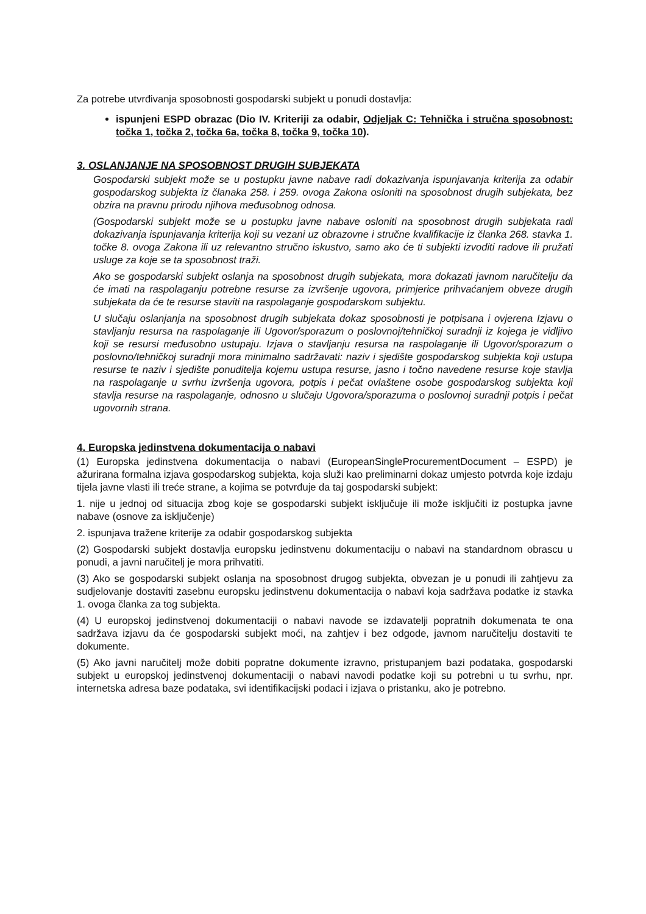Za potrebe utvrđivanja sposobnosti gospodarski subjekt u ponudi dostavlja:
ispunjeni ESPD obrazac (Dio IV. Kriteriji za odabir, Odjeljak C: Tehnička i stručna sposobnost: točka 1, točka 2, točka 6a, točka 8, točka 9, točka 10).
3. OSLANJANJE NA SPOSOBNOST DRUGIH SUBJEKATA
Gospodarski subjekt može se u postupku javne nabave radi dokazivanja ispunjavanja kriterija za odabir gospodarskog subjekta iz članaka 258. i 259. ovoga Zakona osloniti na sposobnost drugih subjekata, bez obzira na pravnu prirodu njihova međusobnog odnosa.
(Gospodarski subjekt može se u postupku javne nabave osloniti na sposobnost drugih subjekata radi dokazivanja ispunjavanja kriterija koji su vezani uz obrazovne i stručne kvalifikacije iz članka 268. stavka 1. točke 8. ovoga Zakona ili uz relevantno stručno iskustvo, samo ako će ti subjekti izvoditi radove ili pružati usluge za koje se ta sposobnost traži.
Ako se gospodarski subjekt oslanja na sposobnost drugih subjekata, mora dokazati javnom naručitelju da će imati na raspolaganju potrebne resurse za izvršenje ugovora, primjerice prihvaćanjem obveze drugih subjekata da će te resurse staviti na raspolaganje gospodarskom subjektu.
U slučaju oslanjanja na sposobnost drugih subjekata dokaz sposobnosti je potpisana i ovjerena Izjavu o stavljanju resursa na raspolaganje ili Ugovor/sporazum o poslovnoj/tehničkoj suradnji iz kojega je vidljivo koji se resursi međusobno ustupaju. Izjava o stavljanju resursa na raspolaganje ili Ugovor/sporazum o poslovno/tehničkoj suradnji mora minimalno sadržavati: naziv i sjedište gospodarskog subjekta koji ustupa resurse te naziv i sjedište ponuditelja kojemu ustupa resurse, jasno i točno navedene resurse koje stavlja na raspolaganje u svrhu izvršenja ugovora, potpis i pečat ovlaštene osobe gospodarskog subjekta koji stavlja resurse na raspolaganje, odnosno u slučaju Ugovora/sporazuma o poslovnoj suradnji potpis i pečat ugovornih strana.
4. Europska jedinstvena dokumentacija o nabavi
(1) Europska jedinstvena dokumentacija o nabavi (EuropeanSingleProcurementDocument – ESPD) je ažurirana formalna izjava gospodarskog subjekta, koja služi kao preliminarni dokaz umjesto potvrda koje izdaju tijela javne vlasti ili treće strane, a kojima se potvrđuje da taj gospodarski subjekt:
1. nije u jednoj od situacija zbog koje se gospodarski subjekt isključuje ili može isključiti iz postupka javne nabave (osnove za isključenje)
2. ispunjava tražene kriterije za odabir gospodarskog subjekta
(2) Gospodarski subjekt dostavlja europsku jedinstvenu dokumentaciju o nabavi na standardnom obrascu u ponudi, a javni naručitelj je mora prihvatiti.
(3) Ako se gospodarski subjekt oslanja na sposobnost drugog subjekta, obvezan je u ponudi ili zahtjevu za sudjelovanje dostaviti zasebnu europsku jedinstvenu dokumentacija o nabavi koja sadržava podatke iz stavka 1. ovoga članka za tog subjekta.
(4) U europskoj jedinstvenoj dokumentaciji o nabavi navode se izdavatelji popratnih dokumenata te ona sadržava izjavu da će gospodarski subjekt moći, na zahtjev i bez odgode, javnom naručitelju dostaviti te dokumente.
(5) Ako javni naručitelj može dobiti popratne dokumente izravno, pristupanjem bazi podataka, gospodarski subjekt u europskoj jedinstvenoj dokumentaciji o nabavi navodi podatke koji su potrebni u tu svrhu, npr. internetska adresa baze podataka, svi identifikacijski podaci i izjava o pristanku, ako je potrebno.